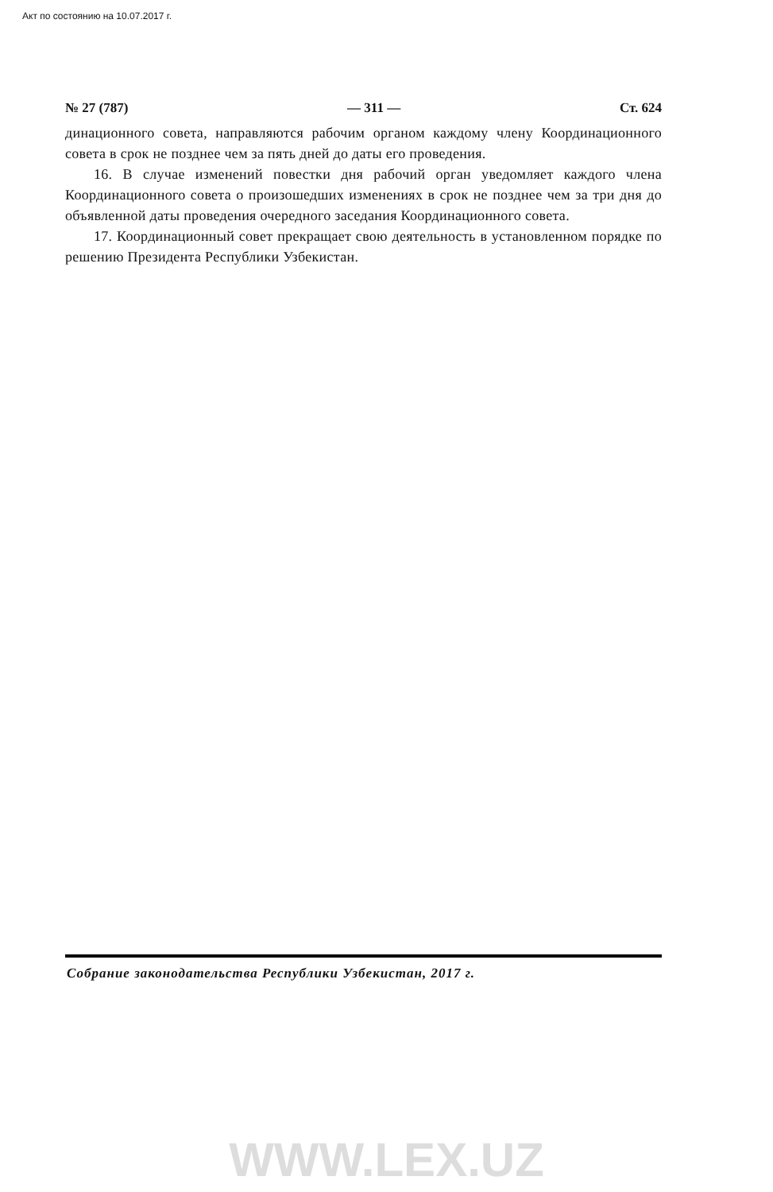Акт по состоянию на 10.07.2017 г.
№ 27 (787) — 311 — Ст. 624
динационного совета, направляются рабочим органом каждому члену Координационного совета в срок не позднее чем за пять дней до даты его проведения.
16. В случае изменений повестки дня рабочий орган уведомляет каждого члена Координационного совета о произошедших изменениях в срок не позднее чем за три дня до объявленной даты проведения очередного заседания Координационного совета.
17. Координационный совет прекращает свою деятельность в установленном порядке по решению Президента Республики Узбекистан.
Собрание законодательства Республики Узбекистан, 2017 г.
WWW.LEX.UZ